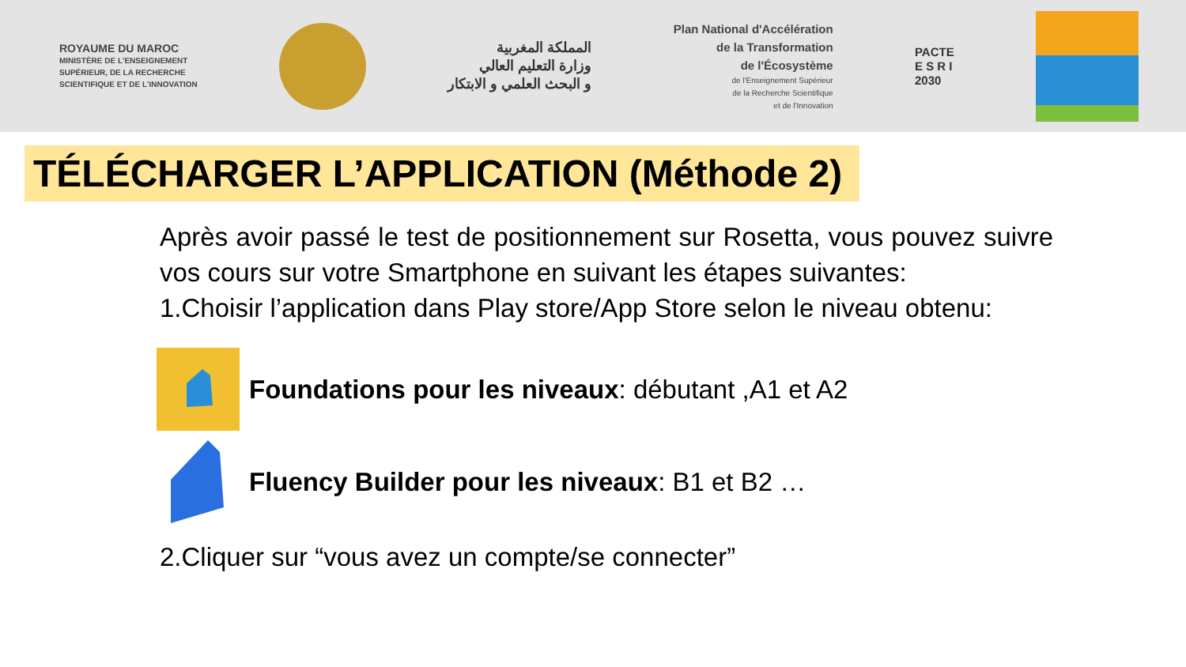ROYAUME DU MAROC
MINISTÈRE DE L'ENSEIGNEMENT
SUPÉRIEUR, DE LA RECHERCHE
SCIENTIFIQUE ET DE L'INNOVATION
المملكة المغربية
وزارة التعليم العالي
و البحث العلمي و الابتكار
Plan National d'Accélération
de la Transformation
de l'Écosystème
de l'Enseignement Supérieur
de la Recherche Scientifique
et de l'Innovation
PACTE
E S R I
2030
TÉLÉCHARGER L’APPLICATION (Méthode 2)
Après avoir passé le test de positionnement sur Rosetta, vous pouvez suivre vos cours sur votre Smartphone en suivant les étapes suivantes:
1.Choisir l’application dans Play store/App Store selon le niveau obtenu:
Foundations pour les niveaux: débutant ,A1 et A2
Fluency Builder pour les niveaux: B1 et B2 …
2.Cliquer sur “vous avez un compte/se connecter”